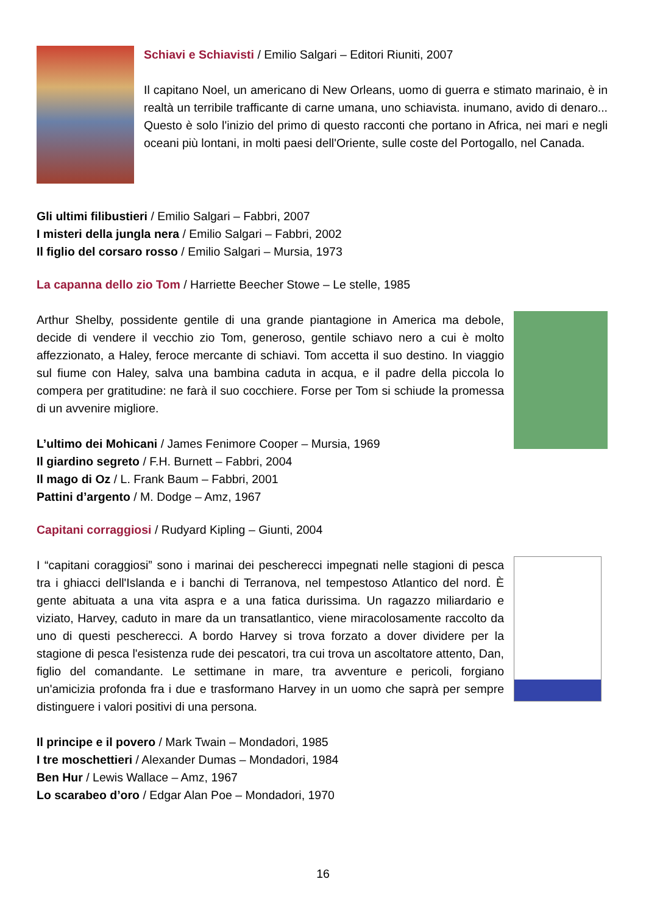Schiavi e Schiavisti / Emilio Salgari – Editori Riuniti, 2007
Il capitano Noel, un americano di New Orleans, uomo di guerra e stimato marinaio, è in realtà un terribile trafficante di carne umana, uno schiavista. inumano, avido di denaro... Questo è solo l'inizio del primo di questo racconti che portano in Africa, nei mari e negli oceani più lontani, in molti paesi dell'Oriente, sulle coste del Portogallo, nel Canada.
Gli ultimi filibustieri / Emilio Salgari – Fabbri, 2007
I misteri della jungla nera / Emilio Salgari – Fabbri, 2002
Il figlio del corsaro rosso / Emilio Salgari – Mursia, 1973
La capanna dello zio Tom / Harriette Beecher Stowe – Le stelle, 1985
Arthur Shelby, possidente gentile di una grande piantagione in America ma debole, decide di vendere il vecchio zio Tom, generoso, gentile schiavo nero a cui è molto affezzionato, a Haley, feroce mercante di schiavi. Tom accetta il suo destino. In viaggio sul fiume con Haley, salva una bambina caduta in acqua, e il padre della piccola lo compera per gratitudine: ne farà il suo cocchiere. Forse per Tom si schiude la promessa di un avvenire migliore.
L’ultimo dei Mohicani / James Fenimore Cooper – Mursia, 1969
Il giardino segreto / F.H. Burnett – Fabbri, 2004
Il mago di Oz / L. Frank Baum – Fabbri, 2001
Pattini d’argento / M. Dodge – Amz, 1967
Capitani corraggiosi / Rudyard Kipling – Giunti, 2004
I “capitani coraggiosi” sono i marinai dei pescherecci impegnati nelle stagioni di pesca tra i ghiacci dell'Islanda e i banchi di Terranova, nel tempestoso Atlantico del nord. È gente abituata a una vita aspra e a una fatica durissima. Un ragazzo miliardario e viziato, Harvey, caduto in mare da un transatlantico, viene miracolosamente raccolto da uno di questi pescherecci. A bordo Harvey si trova forzato a dover dividere per la stagione di pesca l'esistenza rude dei pescatori, tra cui trova un ascoltatore attento, Dan, figlio del comandante. Le settimane in mare, tra avventure e pericoli, forgiano un'amicizia profonda fra i due e trasformano Harvey in un uomo che saprà per sempre distinguere i valori positivi di una persona.
Il principe e il povero / Mark Twain – Mondadori, 1985
I tre moschettieri / Alexander Dumas – Mondadori, 1984
Ben Hur / Lewis Wallace – Amz, 1967
Lo scarabeo d’oro / Edgar Alan Poe – Mondadori, 1970
16